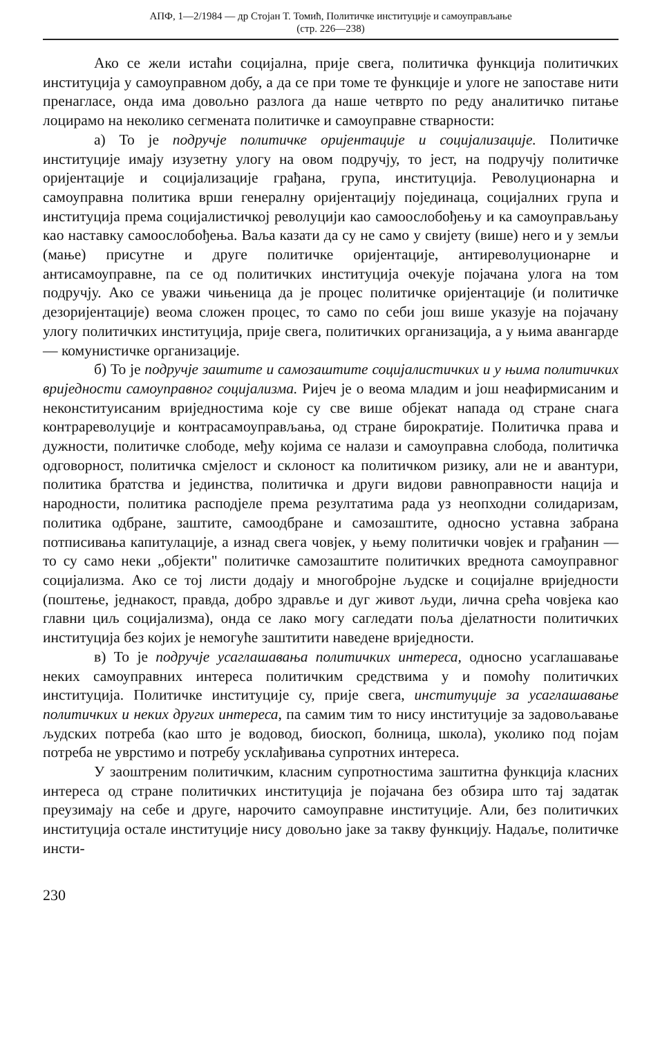АПФ, 1—2/1984 — др Стојан Т. Томић, Политичке институције и самоуправљање
(стр. 226—238)
Ако се жели истаћи социјална, прије свега, политичка функција политичких институција у самоуправном добу, а да се при томе те функције и улоге не запоставе нити пренагласе, онда има довољно разлога да наше четврто по реду аналитичко питање лоцирамо на неколико сегмената политичке и самоуправне стварности:
а) То је подручје политичке оријентације и социјализације. Политичке институције имају изузетну улогу на овом подручју, то јест, на подручју политичке оријентације и социјализације грађана, група, институција. Револуционарна и самоуправна политика врши генералну оријентацију појединаца, социјалних група и институција према социјалистичкој револуцији као самоослобођењу и ка самоуправљању као наставку самоослобођења. Ваља казати да су не само у свијету (више) него и у земљи (мање) присутне и друге политичке оријентације, антиреволуционарне и антисамоуправне, па се од политичких институција очекује појачана улога на том подручју. Ако се уважи чињеница да је процес политичке оријентације (и политичке дезоријентације) веома сложен процес, то само по себи још више указује на појачану улогу политичких институција, прије свега, политичких организација, а у њима авангарде — комунистичке организације.
б) То је подручје заштите и самозаштите социјалистичких и у њима политичких вриједности самоуправног социјализма. Ријеч је о веома младим и још неафирмисаним и неконституисаним вриједностима које су све више објекат напада од стране снага контрареволуције и контрасамоуправљања, од стране бирократије. Политичка права и дужности, политичке слободе, међу којима се налази и самоуправна слобода, политичка одговорност, политичка смјелост и склоност ка политичком ризику, али не и авантури, политика братства и јединства, политичка и други видови равноправности нација и народности, политика расподјеле према резултатима рада уз неопходни солидаризам, политика одбране, заштите, самоодбране и самозаштите, односно уставна забрана потписивања капитулације, а изнад свега човјек, у њему политички човјек и грађанин — то су само неки „објекти" политичке самозаштите политичких вреднота самоуправног социјализма. Ако се тој листи додају и многобројне људске и социјалне вриједности (поштење, једнакост, правда, добро здравље и дуг живот људи, лична срећа човјека као главни циљ социјализма), онда се лако могу сагледати поља дјелатности политичких институција без којих је немогуће заштитити наведене вриједности.
в) То је подручје усаглашавања политичких интереса, односно усаглашавање неких самоуправних интереса политичким средствима у и помоћу политичких институција. Политичке институције су, прије свега, институције за усаглашавање политичких и неких других интереса, па самим тим то нису институције за задовољавање људских потреба (као што је водовод, биоскоп, болница, школа), уколико под појам потреба не уврстимо и потребу усклађивања супротних интереса.
У заоштреним политичким, класним супротностима заштитна функција класних интереса од стране политичких институција је појачана без обзира што тај задатак преузимају на себе и друге, нарочито самоуправне институције. Али, без политичких институција остале институције нису довољно јаке за такву функцију. Надаље, политичке инсти-
230